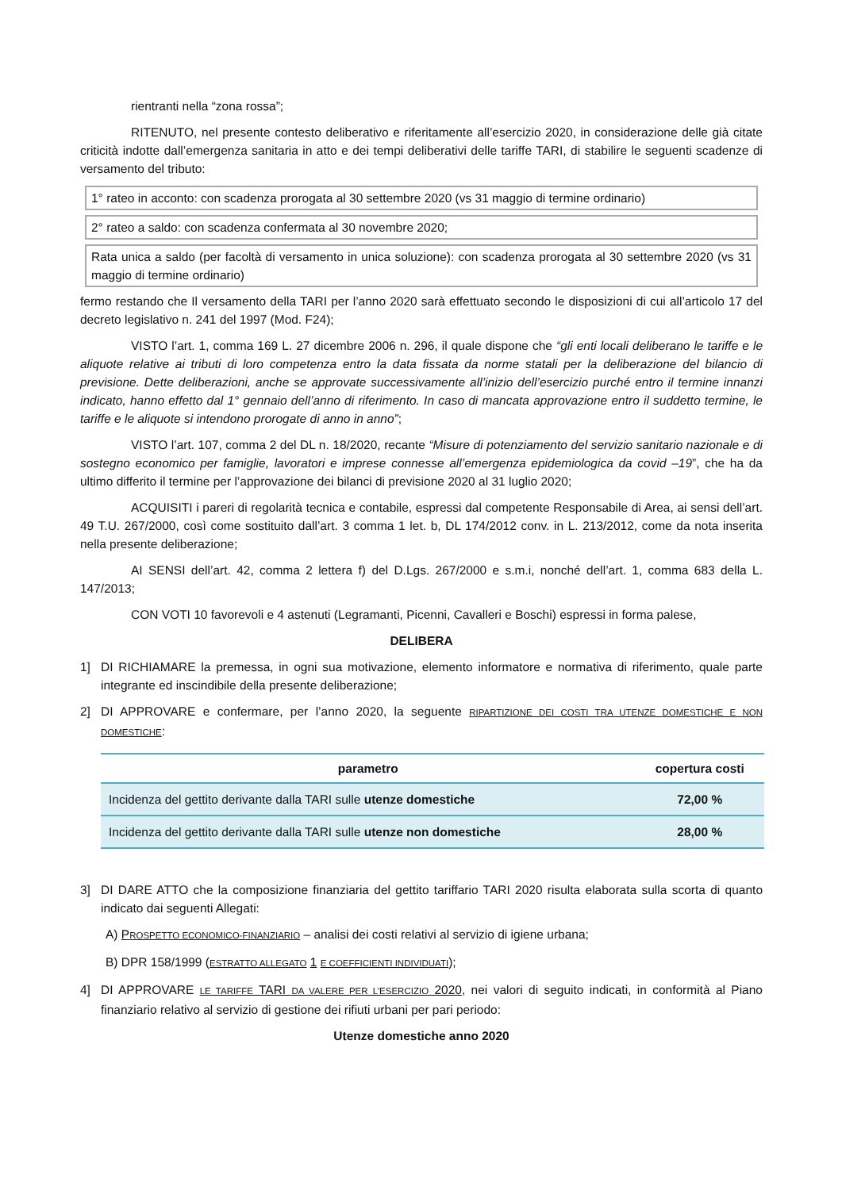rientranti nella “zona rossa”;
RITENUTO, nel presente contesto deliberativo e riferitamente all’esercizio 2020, in considerazione delle già citate criticità indotte dall’emergenza sanitaria in atto e dei tempi deliberativi delle tariffe TARI, di stabilire le seguenti scadenze di versamento del tributo:
1° rateo in acconto: con scadenza prorogata al 30 settembre 2020 (vs 31 maggio di termine ordinario)
2° rateo a saldo: con scadenza confermata al 30 novembre 2020;
Rata unica a saldo (per facoltà di versamento in unica soluzione): con scadenza prorogata al 30 settembre 2020 (vs 31 maggio di termine ordinario)
fermo restando che Il versamento della TARI per l’anno 2020 sarà effettuato secondo le disposizioni di cui all’articolo 17 del decreto legislativo n. 241 del 1997 (Mod. F24);
VISTO l’art. 1, comma 169 L. 27 dicembre 2006 n. 296, il quale dispone che “gli enti locali deliberano le tariffe e le aliquote relative ai tributi di loro competenza entro la data fissata da norme statali per la deliberazione del bilancio di previsione. Dette deliberazioni, anche se approvate successivamente all’inizio dell’esercizio purché entro il termine innanzi indicato, hanno effetto dal 1° gennaio dell’anno di riferimento. In caso di mancata approvazione entro il suddetto termine, le tariffe e le aliquote si intendono prorogate di anno in anno”;
VISTO l’art. 107, comma 2 del DL n. 18/2020, recante “Misure di potenziamento del servizio sanitario nazionale e di sostegno economico per famiglie, lavoratori e imprese connesse all’emergenza epidemiologica da covid –19”, che ha da ultimo differito il termine per l’approvazione dei bilanci di previsione 2020 al 31 luglio 2020;
ACQUISITI i pareri di regolarità tecnica e contabile, espressi dal competente Responsabile di Area, ai sensi dell’art. 49 T.U. 267/2000, così come sostituito dall’art. 3 comma 1 let. b, DL 174/2012 conv. in L. 213/2012, come da nota inserita nella presente deliberazione;
AI SENSI dell’art. 42, comma 2 lettera f) del D.Lgs. 267/2000 e s.m.i, nonché dell’art. 1, comma 683 della L. 147/2013;
CON VOTI 10 favorevoli e 4 astenuti (Legramanti, Picenni, Cavalleri e Boschi) espressi in forma palese,
DELIBERA
1] DI RICHIAMARE la premessa, in ogni sua motivazione, elemento informatore e normativa di riferimento, quale parte integrante ed inscindibile della presente deliberazione;
2] DI APPROVARE e confermare, per l’anno 2020, la seguente RIPARTIZIONE DEI COSTI TRA UTENZE DOMESTICHE E NON DOMESTICHE:
| parametro | copertura costi |
| --- | --- |
| Incidenza del gettito derivante dalla TARI sulle utenze domestiche | 72,00 % |
| Incidenza del gettito derivante dalla TARI sulle utenze non domestiche | 28,00 % |
3] DI DARE ATTO che la composizione finanziaria del gettito tariffario TARI 2020 risulta elaborata sulla scorta di quanto indicato dai seguenti Allegati:
A) PROSPETTO ECONOMICO-FINANZIARIO – analisi dei costi relativi al servizio di igiene urbana;
B) DPR 158/1999 (ESTRATTO ALLEGATO 1 E COEFFICIENTI INDIVIDUATI);
4] DI APPROVARE LE TARIFFE TARI DA VALERE PER L’ESERCIZIO 2020, nei valori di seguito indicati, in conformità al Piano finanziario relativo al servizio di gestione dei rifiuti urbani per pari periodo:
Utenze domestiche anno 2020